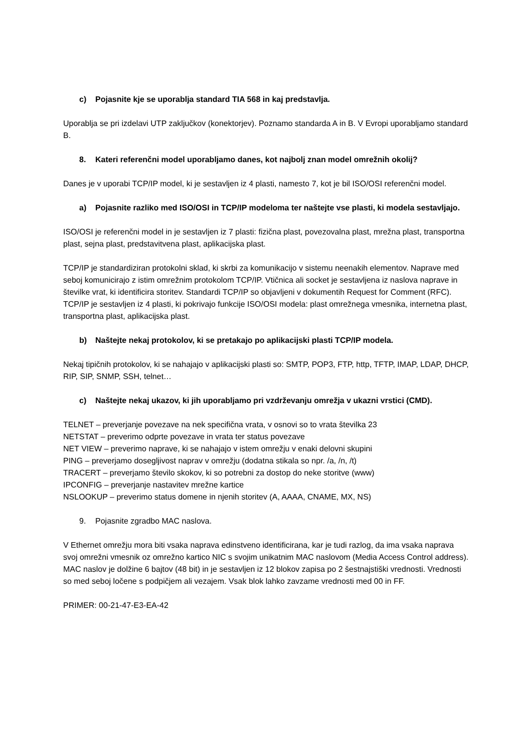c) Pojasnite kje se uporablja standard TIA 568 in kaj predstavlja.
Uporablja se pri izdelavi UTP zaključkov (konektorjev). Poznamo standarda A in B. V Evropi uporabljamo standard B.
8. Kateri referenčni model uporabljamo danes, kot najbolj znan model omrežnih okolij?
Danes je v uporabi TCP/IP model, ki je sestavljen iz 4 plasti, namesto 7, kot je bil ISO/OSI referenčni model.
a) Pojasnite razliko med ISO/OSI in TCP/IP modeloma ter naštejte vse plasti, ki modela sestavljajo.
ISO/OSI je referenčni model in je sestavljen iz 7 plasti: fizična plast, povezovalna plast, mrežna plast, transportna plast, sejna plast, predstavitvena plast, aplikacijska plast.
TCP/IP je standardiziran protokolni sklad, ki skrbi za komunikacijo v sistemu neenakih elementov. Naprave med seboj komunicirajo z istim omrežnim protokolom TCP/IP. Vtičnica ali socket je sestavljena iz naslova naprave in številke vrat, ki identificira storitev. Standardi TCP/IP so objavljeni v dokumentih Request for Comment (RFC).
TCP/IP je sestavljen iz 4 plasti, ki pokrivajo funkcije ISO/OSI modela: plast omrežnega vmesnika, internetna plast, transportna plast, aplikacijska plast.
b) Naštejte nekaj protokolov, ki se pretakajo po aplikacijski plasti TCP/IP modela.
Nekaj tipičnih protokolov, ki se nahajajo v aplikacijski plasti so: SMTP, POP3, FTP, http, TFTP, IMAP, LDAP, DHCP, RIP, SIP, SNMP, SSH, telnet…
c) Naštejte nekaj ukazov, ki jih uporabljamo pri vzdrževanju omrežja v ukazni vrstici (CMD).
TELNET – preverjanje povezave na nek specifična vrata, v osnovi so to vrata številka 23
NETSTAT – preverimo odprte povezave in vrata ter status povezave
NET VIEW – preverimo naprave, ki se nahajajo v istem omrežju v enaki delovni skupini
PING – preverjamo dosegljivost naprav v omrežju (dodatna stikala so npr. /a, /n, /t)
TRACERT – preverjamo število skokov, ki so potrebni za dostop do neke storitve (www)
IPCONFIG – preverjanje nastavitev mrežne kartice
NSLOOKUP – preverimo status domene in njenih storitev (A, AAAA, CNAME, MX, NS)
9. Pojasnite zgradbo MAC naslova.
V Ethernet omrežju mora biti vsaka naprava edinstveno identificirana, kar je tudi razlog, da ima vsaka naprava svoj omrežni vmesnik oz omrežno kartico NIC s svojim unikatnim MAC naslovom (Media Access Control address). MAC naslov je dolžine 6 bajtov (48 bit) in je sestavljen iz 12 blokov zapisa po 2 šestnajstiški vrednosti. Vrednosti so med seboj ločene s podpičjem ali vezajem. Vsak blok lahko zavzame vrednosti med 00 in FF.
PRIMER: 00-21-47-E3-EA-42